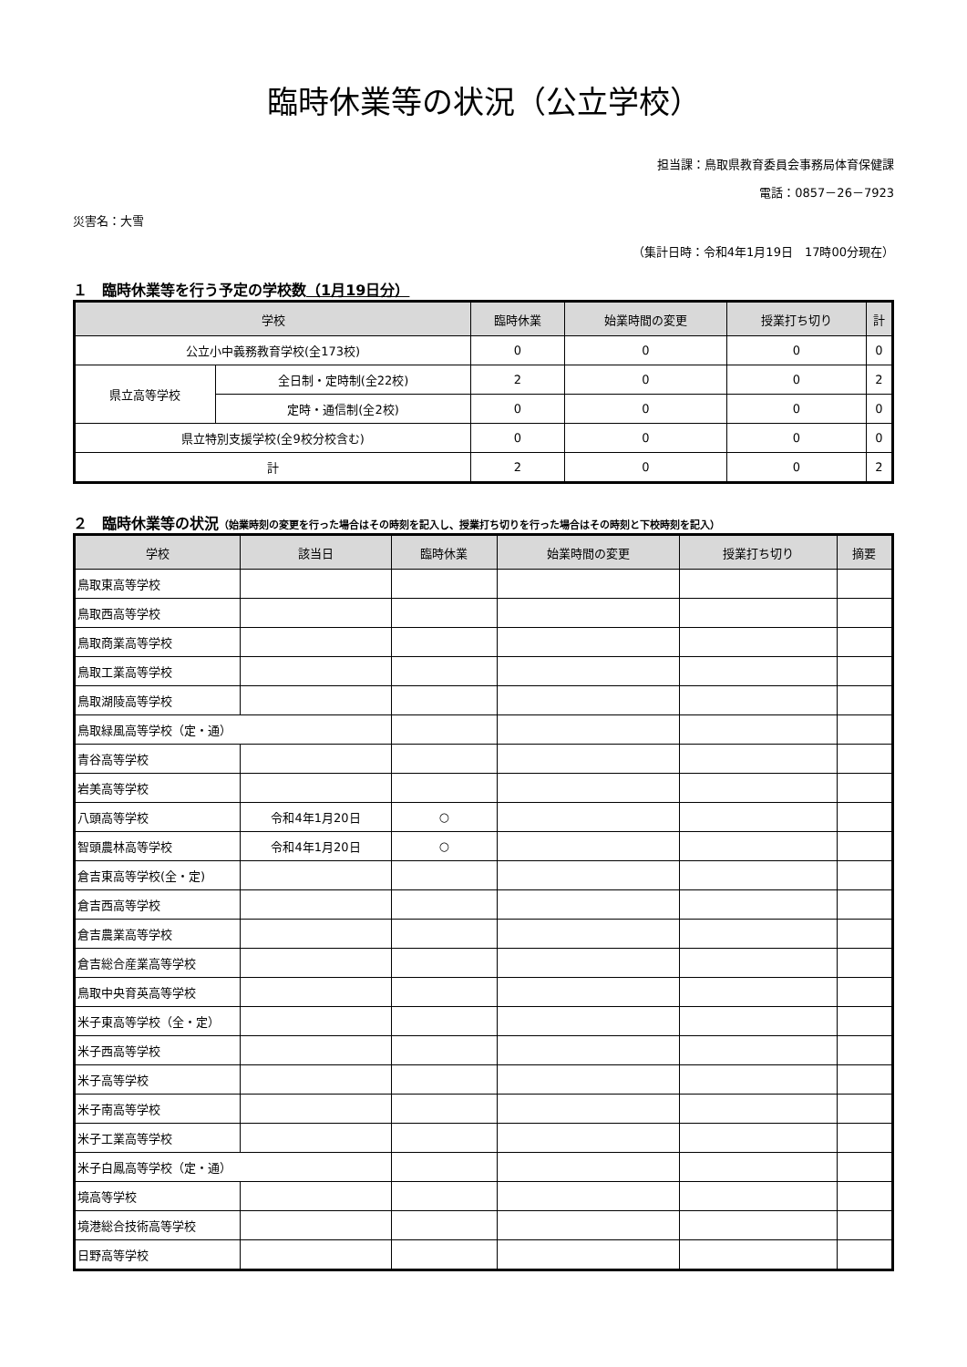臨時休業等の状況（公立学校）
担当課：鳥取県教育委員会事務局体育保健課
電話：0857－26－7923
災害名：大雪
（集計日時：令和4年1月19日　17時00分現在）
１　臨時休業等を行う予定の学校数（1月19日分）
| 学校 | | 臨時休業 | 始業時間の変更 | 授業打ち切り | 計 |
| --- | --- | --- | --- | --- | --- |
| 公立小中義務教育学校(全173校) | | 0 | 0 | 0 | 0 |
| 県立高等学校 | 全日制・定時制(全22校) | 2 | 0 | 0 | 2 |
| | 定時・通信制(全2校) | 0 | 0 | 0 | 0 |
| 県立特別支援学校(全9校分校含む) | | 0 | 0 | 0 | 0 |
| 計 | | 2 | 0 | 0 | 2 |
２　臨時休業等の状況（始業時刻の変更を行った場合はその時刻を記入し、授業打ち切りを行った場合はその時刻と下校時刻を記入）
| 学校 | 該当日 | 臨時休業 | 始業時間の変更 | 授業打ち切り | 摘要 |
| --- | --- | --- | --- | --- | --- |
| 鳥取東高等学校 | | | | | |
| 鳥取西高等学校 | | | | | |
| 鳥取商業高等学校 | | | | | |
| 鳥取工業高等学校 | | | | | |
| 鳥取湖陵高等学校 | | | | | |
| 鳥取緑風高等学校（定・通） | | | | | |
| 青谷高等学校 | | | | | |
| 岩美高等学校 | | | | | |
| 八頭高等学校 | 令和4年1月20日 | ○ | | | |
| 智頭農林高等学校 | 令和4年1月20日 | ○ | | | |
| 倉吉東高等学校(全・定) | | | | | |
| 倉吉西高等学校 | | | | | |
| 倉吉農業高等学校 | | | | | |
| 倉吉総合産業高等学校 | | | | | |
| 鳥取中央育英高等学校 | | | | | |
| 米子東高等学校（全・定） | | | | | |
| 米子西高等学校 | | | | | |
| 米子高等学校 | | | | | |
| 米子南高等学校 | | | | | |
| 米子工業高等学校 | | | | | |
| 米子白鳳高等学校（定・通） | | | | | |
| 境高等学校 | | | | | |
| 境港総合技術高等学校 | | | | | |
| 日野高等学校 | | | | | |